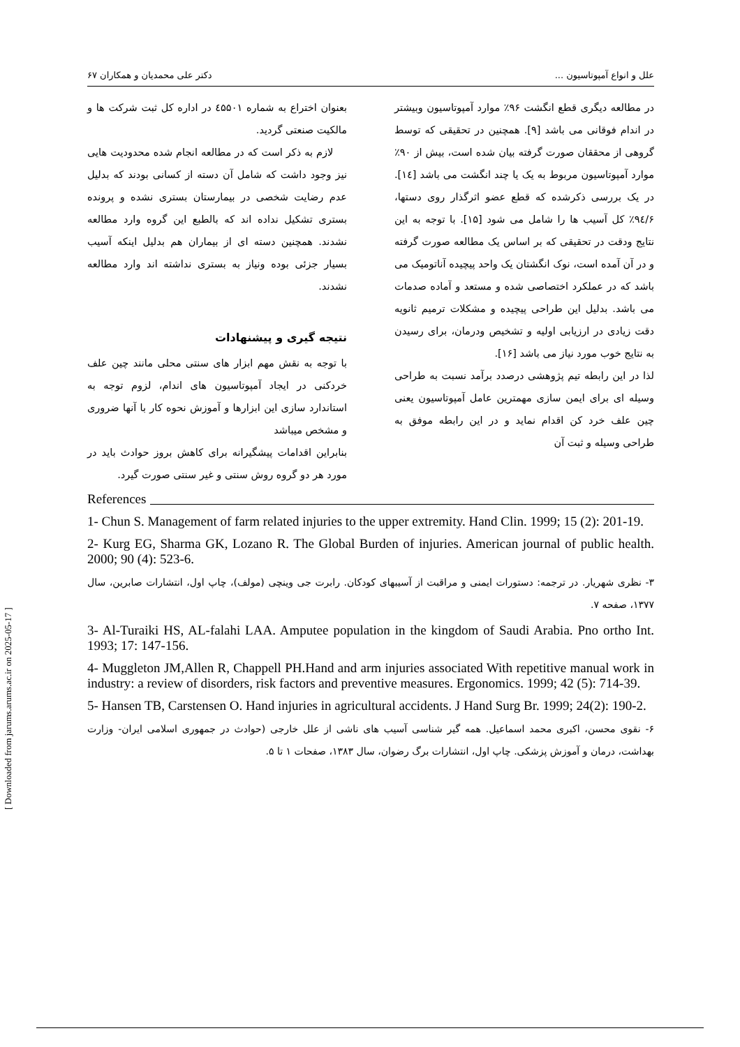علل و انواع آمپوتاسیون ... دکتر علی محمدیان و همکاران ۶۷
در مطالعه دیگری قطع انگشت ۹۶٪ موارد آمپوتاسیون وبیشتر در اندام فوقانی می باشد [۹]. همچنین در تحقیقی که توسط گروهی از محققان صورت گرفته بیان شده است، بیش از ۹۰٪ موارد آمپوتاسیون مربوط به یک یا چند انگشت می باشد [۱٤]. در یک بررسی ذکرشده که قطع عضو اثرگذار روی دستها، ۹٤/۶٪ کل آسیب ها را شامل می شود [۱۵]. با توجه به این نتایج ودقت در تحقیقی که بر اساس یک مطالعه صورت گرفته و در آن آمده است، نوک انگشتان یک واحد پیچیده آناتومیک می باشد که در عملکرد اختصاصی شده و مستعد و آماده صدمات می باشد. بدلیل این طراحی پیچیده و مشکلات ترمیم ثانویه دقت زیادی در ارزیابی اولیه و تشخیص ودرمان، برای رسیدن به نتایج خوب مورد نیاز می باشد [۱۶].
لذا در این رابطه تیم پژوهشی درصدد برآمد نسبت به طراحی وسیله ای برای ایمن سازی مهمترین عامل آمپوتاسیون یعنی چین علف خرد کن اقدام نماید و در این رابطه موفق به طراحی وسیله و ثبت آن
بعنوان اختراع به شماره ٤۵۵۰۱ در اداره کل ثبت شرکت ها و مالکیت صنعتی گردید.
لازم به ذکر است که در مطالعه انجام شده محدودیت هایی نیز وجود داشت که شامل آن دسته از کسانی بودند که بدلیل عدم رضایت شخصی در بیمارستان بستری نشده و پرونده بستری تشکیل نداده اند که بالطبع این گروه وارد مطالعه نشدند. همچنین دسته ای از بیماران هم بدلیل اینکه آسیب بسیار جزئی بوده ونیاز به بستری نداشته اند وارد مطالعه نشدند.
نتیجه گیری و پیشنهادات
با توجه به نقش مهم ابزار های سنتی محلی مانند چین علف خردکنی در ایجاد آمپوتاسیون های اندام، لزوم توجه به استاندارد سازی این ابزارها و آموزش نحوه کار با آنها ضروری و مشخص میباشد
بنابراین اقدامات پیشگیرانه برای کاهش بروز حوادث باید در مورد هر دو گروه روش سنتی و غیر سنتی صورت گیرد.
References
1- Chun S. Management of farm related injuries to the upper extremity. Hand Clin. 1999; 15 (2): 201-19.
2- Kurg EG, Sharma GK, Lozano R. The Global Burden of injuries. American journal of public health. 2000; 90 (4): 523-6.
۳- نظری شهریار. در ترجمه: دستورات ایمنی و مراقبت از آسیبهای کودکان. رابرت جی وینچی (مولف)، چاپ اول، انتشارات صابرین، سال ۱۳۷۷، صفحه ۷.
3- Al-Turaiki HS, AL-falahi LAA. Amputee population in the kingdom of Saudi Arabia. Pno ortho Int. 1993; 17: 147-156.
4- Muggleton JM,Allen R, Chappell PH.Hand and arm injuries associated With repetitive manual work in industry: a review of disorders, risk factors and preventive measures. Ergonomics. 1999; 42 (5): 714-39.
5- Hansen TB, Carstensen O. Hand injuries in agricultural accidents. J Hand Surg Br. 1999; 24(2): 190-2.
۶- نقوی محسن، اکبری محمد اسماعیل. همه گیر شناسی آسیب های ناشی از علل خارجی (حوادث در جمهوری اسلامی ایران- وزارت بهداشت، درمان و آموزش پزشکی. چاپ اول، انتشارات برگ رضوان، سال ۱۳۸۳، صفحات ۱ تا ۵.
[ Downloaded from jarums.arums.ac.ir on 2025-05-17 ]